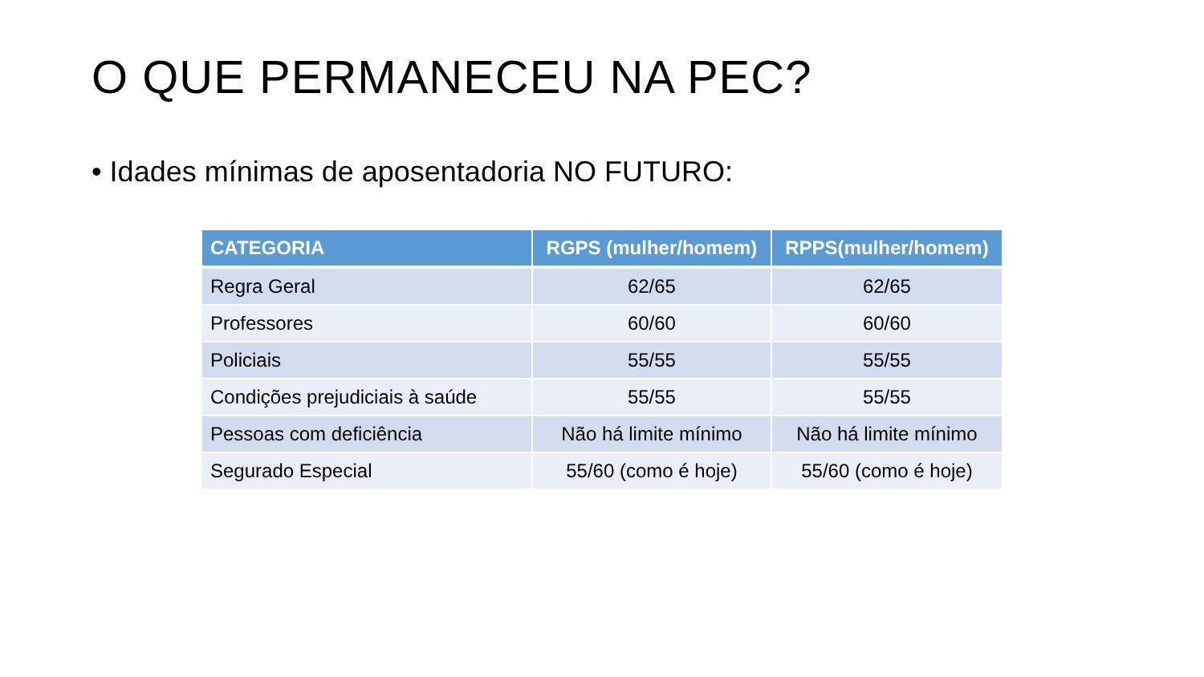O QUE PERMANECEU NA PEC?
• Idades mínimas de aposentadoria NO FUTURO:
| CATEGORIA | RGPS (mulher/homem) | RPPS(mulher/homem) |
| --- | --- | --- |
| Regra Geral | 62/65 | 62/65 |
| Professores | 60/60 | 60/60 |
| Policiais | 55/55 | 55/55 |
| Condições prejudiciais à saúde | 55/55 | 55/55 |
| Pessoas com deficiência | Não há limite mínimo | Não há limite mínimo |
| Segurado Especial | 55/60 (como é hoje) | 55/60 (como é hoje) |